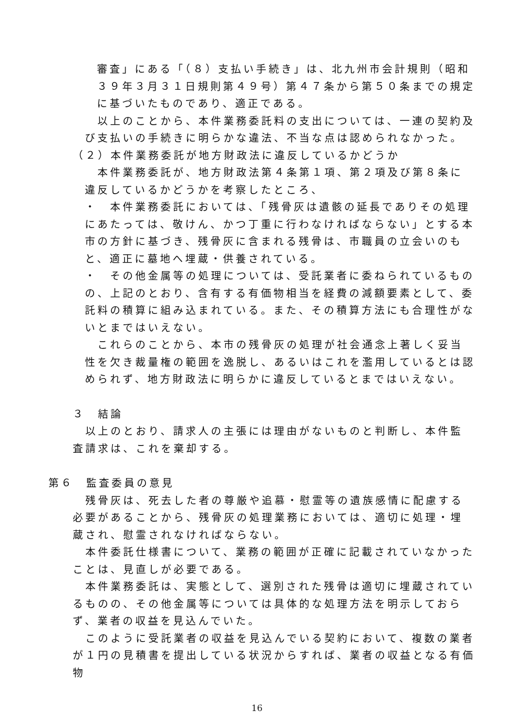審査」にある「（８）支払い手続き」は、北九州市会計規則（昭和３９年３月３１日規則第４９号）第４７条から第５０条までの規定に基づいたものであり、適正である。
 以上のことから、本件業務委託料の支出については、一連の契約及び支払いの手続きに明らかな違法、不当な点は認められなかった。
（２）本件業務委託が地方財政法に違反しているかどうか
 本件業務委託が、地方財政法第４条第１項、第２項及び第８条に違反しているかどうかを考察したところ、
・ 本件業務委託においては、「残骨灰は遺骸の延長でありその処理にあたっては、敬けん、かつ丁重に行わなければならない」とする本市の方針に基づき、残骨灰に含まれる残骨は、市職員の立会いのもと、適正に墓地へ埋蔵・供養されている。
・ その他金属等の処理については、受託業者に委ねられているものの、上記のとおり、含有する有価物相当を経費の減額要素として、委託料の積算に組み込まれている。また、その積算方法にも合理性がないとまではいえない。
 これらのことから、本市の残骨灰の処理が社会通念上著しく妥当性を欠き裁量権の範囲を逸脱し、あるいはこれを濫用しているとは認められず、地方財政法に明らかに違反しているとまではいえない。
３ 結論
 以上のとおり、請求人の主張には理由がないものと判断し、本件監査請求は、これを棄却する。
第６ 監査委員の意見
 残骨灰は、死去した者の尊厳や追慕・慰霊等の遺族感情に配慮する必要があることから、残骨灰の処理業務においては、適切に処理・埋蔵され、慰霊されなければならない。
 本件委託仕様書について、業務の範囲が正確に記載されていなかったことは、見直しが必要である。
 本件業務委託は、実態として、選別された残骨は適切に埋蔵されているものの、その他金属等については具体的な処理方法を明示しておらず、業者の収益を見込んでいた。
 このように受託業者の収益を見込んでいる契約において、複数の業者が１円の見積書を提出している状況からすれば、業者の収益となる有価物
16